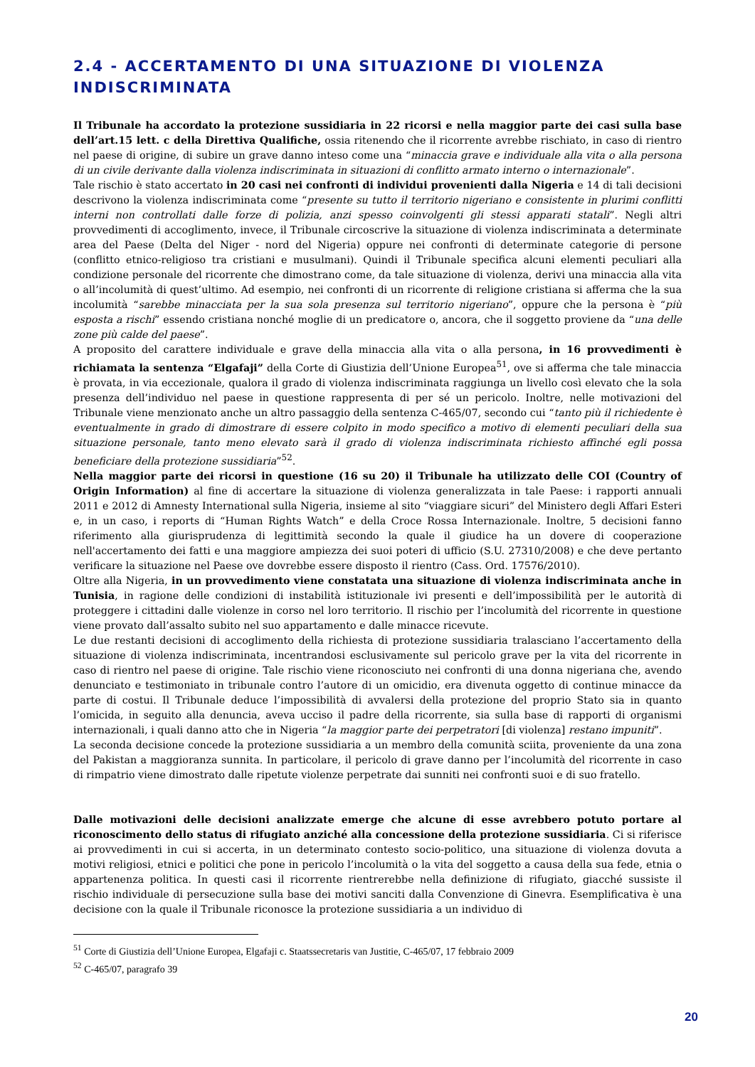2.4 - ACCERTAMENTO DI UNA SITUAZIONE DI VIOLENZA INDISCRIMINATA
Il Tribunale ha accordato la protezione sussidiaria in 22 ricorsi e nella maggior parte dei casi sulla base dell’art.15 lett. c della Direttiva Qualifiche, ossia ritenendo che il ricorrente avrebbe rischiato, in caso di rientro nel paese di origine, di subire un grave danno inteso come una “minaccia grave e individuale alla vita o alla persona di un civile derivante dalla violenza indiscriminata in situazioni di conflitto armato interno o internazionale”.
Tale rischio è stato accertato in 20 casi nei confronti di individui provenienti dalla Nigeria e 14 di tali decisioni descrivono la violenza indiscriminata come “presente su tutto il territorio nigeriano e consistente in plurimi conflitti interni non controllati dalle forze di polizia, anzi spesso coinvolgenti gli stessi apparati statali”. Negli altri provvedimenti di accoglimento, invece, il Tribunale circoscrive la situazione di violenza indiscriminata a determinate area del Paese (Delta del Niger - nord del Nigeria) oppure nei confronti di determinate categorie di persone (conflitto etnico-religioso tra cristiani e musulmani). Quindi il Tribunale specifica alcuni elementi peculiari alla condizione personale del ricorrente che dimostrano come, da tale situazione di violenza, derivi una minaccia alla vita o all’incolumità di quest’ultimo. Ad esempio, nei confronti di un ricorrente di religione cristiana si afferma che la sua incolumità “sarebbe minacciata per la sua sola presenza sul territorio nigeriano”, oppure che la persona è “più esposta a rischi” essendo cristiana nonché moglie di un predicatore o, ancora, che il soggetto proviene da “una delle zone più calde del paese”.
A proposito del carattere individuale e grave della minaccia alla vita o alla persona, in 16 provvedimenti è richiamata la sentenza “Elgafaji” della Corte di Giustizia dell’Unione Europea<sup>51</sup>, ove si afferma che tale minaccia è provata, in via eccezionale, qualora il grado di violenza indiscriminata raggiunga un livello così elevato che la sola presenza dell’individuo nel paese in questione rappresenta di per sé un pericolo. Inoltre, nelle motivazioni del Tribunale viene menzionato anche un altro passaggio della sentenza C-465/07, secondo cui “tanto più il richiedente è eventualmente in grado di dimostrare di essere colpito in modo specifico a motivo di elementi peculiari della sua situazione personale, tanto meno elevato sarà il grado di violenza indiscriminata richiesto affinché egli possa beneficiare della protezione sussidiaria”<sup>52</sup>.
Nella maggior parte dei ricorsi in questione (16 su 20) il Tribunale ha utilizzato delle COI (Country of Origin Information) al fine di accertare la situazione di violenza generalizzata in tale Paese: i rapporti annuali 2011 e 2012 di Amnesty International sulla Nigeria, insieme al sito “viaggiare sicuri” del Ministero degli Affari Esteri e, in un caso, i reports di “Human Rights Watch” e della Croce Rossa Internazionale. Inoltre, 5 decisioni fanno riferimento alla giurisprudenza di legittimità secondo la quale il giudice ha un dovere di cooperazione nell'accertamento dei fatti e una maggiore ampiezza dei suoi poteri di ufficio (S.U. 27310/2008) e che deve pertanto verificare la situazione nel Paese ove dovrebbe essere disposto il rientro (Cass. Ord. 17576/2010).
Oltre alla Nigeria, in un provvedimento viene constatata una situazione di violenza indiscriminata anche in Tunisia, in ragione delle condizioni di instabilità istituzionale ivi presenti e dell’impossibilità per le autorità di proteggere i cittadini dalle violenze in corso nel loro territorio. Il rischio per l’incolumità del ricorrente in questione viene provato dall’assalto subito nel suo appartamento e dalle minacce ricevute.
Le due restanti decisioni di accoglimento della richiesta di protezione sussidiaria tralasciano l’accertamento della situazione di violenza indiscriminata, incentrandosi esclusivamente sul pericolo grave per la vita del ricorrente in caso di rientro nel paese di origine. Tale rischio viene riconosciuto nei confronti di una donna nigeriana che, avendo denunciato e testimoniato in tribunale contro l’autore di un omicidio, era divenuta oggetto di continue minacce da parte di costui. Il Tribunale deduce l’impossibilità di avvalersi della protezione del proprio Stato sia in quanto l’omicida, in seguito alla denuncia, aveva ucciso il padre della ricorrente, sia sulla base di rapporti di organismi internazionali, i quali danno atto che in Nigeria “la maggior parte dei perpetratori [di violenza] restano impuniti”.
La seconda decisione concede la protezione sussidiaria a un membro della comunità sciita, proveniente da una zona del Pakistan a maggioranza sunnita. In particolare, il pericolo di grave danno per l’incolumità del ricorrente in caso di rimpatrio viene dimostrato dalle ripetute violenze perpetrate dai sunniti nei confronti suoi e di suo fratello.
Dalle motivazioni delle decisioni analizzate emerge che alcune di esse avrebbero potuto portare al riconoscimento dello status di rifugiato anziché alla concessione della protezione sussidiaria. Ci si riferisce ai provvedimenti in cui si accerta, in un determinato contesto socio-politico, una situazione di violenza dovuta a motivi religiosi, etnici e politici che pone in pericolo l’incolumità o la vita del soggetto a causa della sua fede, etnia o appartenenza politica. In questi casi il ricorrente rientrerebbe nella definizione di rifugiato, giacché sussiste il rischio individuale di persecuzione sulla base dei motivi sanciti dalla Convenzione di Ginevra. Esemplificativa è una decisione con la quale il Tribunale riconosce la protezione sussidiaria a un individuo di
<sup>51</sup> Corte di Giustizia dell’Unione Europea, Elgafaji c. Staatssecretaris van Justitie, C-465/07, 17 febbraio 2009
<sup>52</sup> C-465/07, paragrafo 39
20